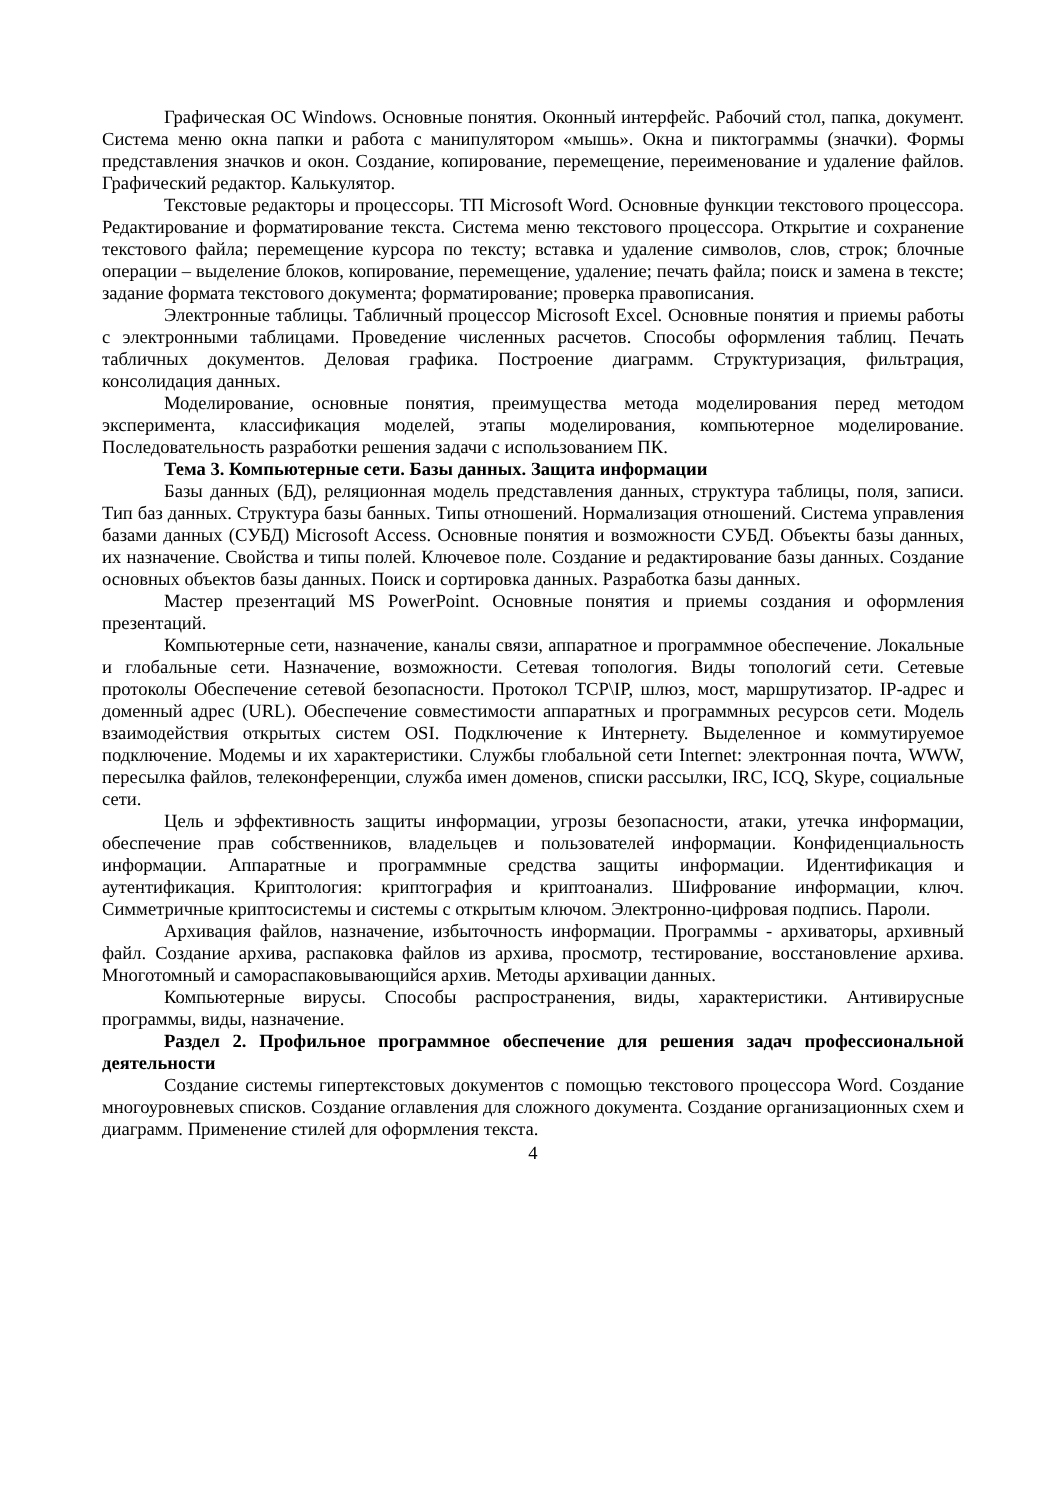Графическая ОС Windows. Основные понятия. Оконный интерфейс. Рабочий стол, папка, документ. Система меню окна папки и работа с манипулятором «мышь». Окна и пиктограммы (значки). Формы представления значков и окон. Создание, копирование, перемещение, переименование и удаление файлов. Графический редактор. Калькулятор.
Текстовые редакторы и процессоры. ТП Microsoft Word. Основные функции текстового процессора. Редактирование и форматирование текста. Система меню текстового процессора. Открытие и сохранение текстового файла; перемещение курсора по тексту; вставка и удаление символов, слов, строк; блочные операции – выделение блоков, копирование, перемещение, удаление; печать файла; поиск и замена в тексте; задание формата текстового документа; форматирование; проверка правописания.
Электронные таблицы. Табличный процессор Microsoft Excel. Основные понятия и приемы работы с электронными таблицами. Проведение численных расчетов. Способы оформления таблиц. Печать табличных документов. Деловая графика. Построение диаграмм. Структуризация, фильтрация, консолидация данных.
Моделирование, основные понятия, преимущества метода моделирования перед методом эксперимента, классификация моделей, этапы моделирования, компьютерное моделирование. Последовательность разработки решения задачи с использованием ПК.
Тема 3. Компьютерные сети. Базы данных. Защита информации
Базы данных (БД), реляционная модель представления данных, структура таблицы, поля, записи. Тип баз данных. Структура базы банных. Типы отношений. Нормализация отношений. Система управления базами данных (СУБД) Microsoft Access. Основные понятия и возможности СУБД. Объекты базы данных, их назначение. Свойства и типы полей. Ключевое поле. Создание и редактирование базы данных. Создание основных объектов базы данных. Поиск и сортировка данных. Разработка базы данных.
Мастер презентаций MS PowerPoint. Основные понятия и приемы создания и оформления презентаций.
Компьютерные сети, назначение, каналы связи, аппаратное и программное обеспечение. Локальные и глобальные сети. Назначение, возможности. Сетевая топология. Виды топологий сети. Сетевые протоколы Обеспечение сетевой безопасности. Протокол TCP\IP, шлюз, мост, маршрутизатор. IP-адрес и доменный адрес (URL). Обеспечение совместимости аппаратных и программных ресурсов сети. Модель взаимодействия открытых систем OSI. Подключение к Интернету. Выделенное и коммутируемое подключение. Модемы и их характеристики. Службы глобальной сети Internet: электронная почта, WWW, пересылка файлов, телеконференции, служба имен доменов, списки рассылки, IRC, ICQ, Skype, социальные сети.
Цель и эффективность защиты информации, угрозы безопасности, атаки, утечка информации, обеспечение прав собственников, владельцев и пользователей информации. Конфиденциальность информации. Аппаратные и программные средства защиты информации. Идентификация и аутентификация. Криптология: криптография и криптоанализ. Шифрование информации, ключ. Симметричные криптосистемы и системы с открытым ключом. Электронно-цифровая подпись. Пароли.
Архивация файлов, назначение, избыточность информации. Программы - архиваторы, архивный файл. Создание архива, распаковка файлов из архива, просмотр, тестирование, восстановление архива. Многотомный и самораспаковывающийся архив. Методы архивации данных.
Компьютерные вирусы. Способы распространения, виды, характеристики. Антивирусные программы, виды, назначение.
Раздел 2. Профильное программное обеспечение для решения задач профессиональной деятельности
Создание системы гипертекстовых документов с помощью текстового процессора Word. Создание многоуровневых списков. Создание оглавления для сложного документа. Создание организационных схем и диаграмм. Применение стилей для оформления текста.
4